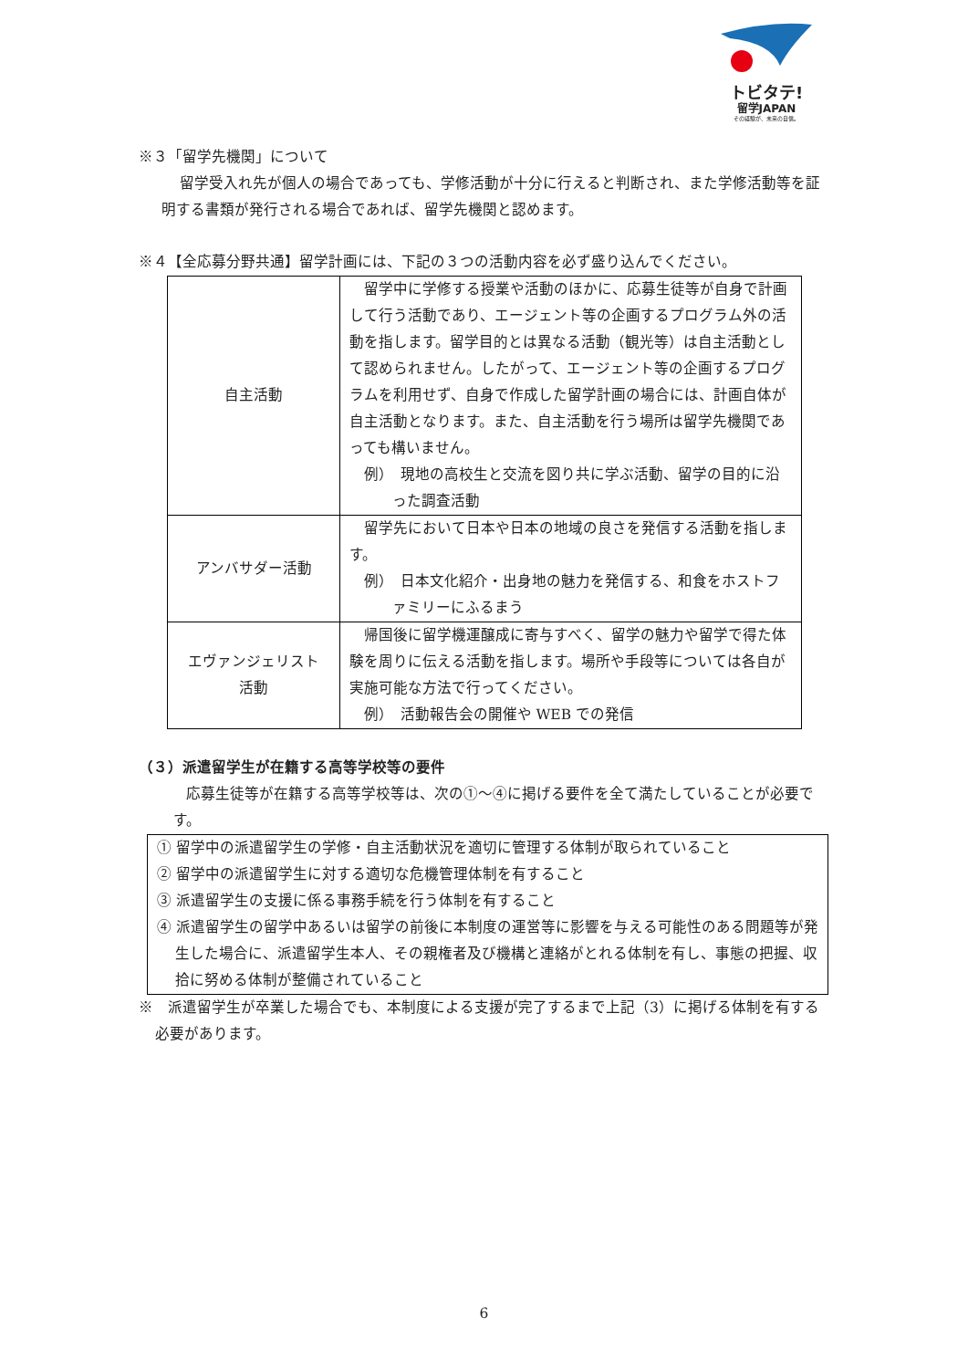トビタテ!
留学JAPAN
その経験が、未来の自信。
※３「留学先機関」について
留学受入れ先が個人の場合であっても、学修活動が十分に行えると判断され、また学修活動等を証明する書類が発行される場合であれば、留学先機関と認めます。
※４【全応募分野共通】留学計画には、下記の３つの活動内容を必ず盛り込んでください。
| 自主活動 | 留学中に学修する授業や活動のほかに、応募生徒等が自身で計画して行う活動であり、エージェント等の企画するプログラム外の活動を指します。留学目的とは異なる活動（観光等）は自主活動として認められません。したがって、エージェント等の企画するプログラムを利用せず、自身で作成した留学計画の場合には、計画自体が自主活動となります。また、自主活動を行う場所は留学先機関であっても構いません。 例） 現地の高校生と交流を図り共に学ぶ活動、留学の目的に沿った調査活動 |
| アンバサダー活動 | 留学先において日本や日本の地域の良さを発信する活動を指します。 例） 日本文化紹介・出身地の魅力を発信する、和食をホストファミリーにふるまう |
| エヴァンジェリスト 活動 | 帰国後に留学機運醸成に寄与すべく、留学の魅力や留学で得た体験を周りに伝える活動を指します。場所や手段等については各自が実施可能な方法で行ってください。 例） 活動報告会の開催や WEB での発信 |
（３）派遣留学生が在籍する高等学校等の要件
応募生徒等が在籍する高等学校等は、次の①～④に掲げる要件を全て満たしていることが必要です。
① 留学中の派遣留学生の学修・自主活動状況を適切に管理する体制が取られていること
② 留学中の派遣留学生に対する適切な危機管理体制を有すること
③ 派遣留学生の支援に係る事務手続を行う体制を有すること
④ 派遣留学生の留学中あるいは留学の前後に本制度の運営等に影響を与える可能性のある問題等が発生した場合に、派遣留学生本人、その親権者及び機構と連絡がとれる体制を有し、事態の把握、収拾に努める体制が整備されていること
※　派遣留学生が卒業した場合でも、本制度による支援が完了するまで上記（3）に掲げる体制を有する必要があります。
6